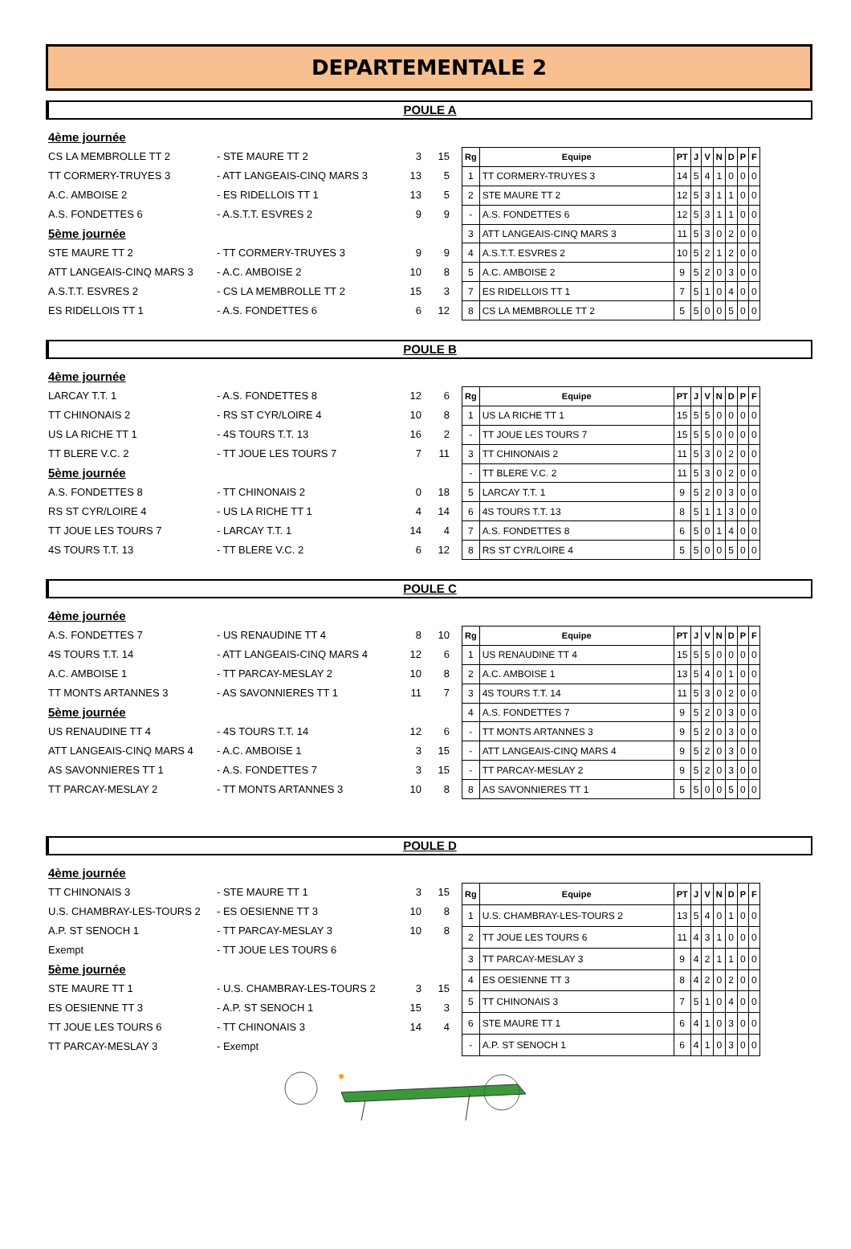DEPARTEMENTALE 2
POULE A
4ème journée
CS LA MEMBROLLE TT 2 - STE MAURE TT 2 3 15
TT CORMERY-TRUYES 3 - ATT LANGEAIS-CINQ MARS 3 13 5
A.C. AMBOISE 2 - ES RIDELLOIS TT 1 13 5
A.S. FONDETTES 6 - A.S.T.T. ESVRES 2 9 9
5ème journée
STE MAURE TT 2 - TT CORMERY-TRUYES 3 9 9
ATT LANGEAIS-CINQ MARS 3 - A.C. AMBOISE 2 10 8
A.S.T.T. ESVRES 2 - CS LA MEMBROLLE TT 2 15 3
ES RIDELLOIS TT 1 - A.S. FONDETTES 6 6 12
| Rg | Equipe | PT | J | V | N | D | P | F |
| --- | --- | --- | --- | --- | --- | --- | --- | --- |
| 1 | TT CORMERY-TRUYES 3 | 14 | 5 | 4 | 1 | 0 | 0 | 0 |
| 2 | STE MAURE TT 2 | 12 | 5 | 3 | 1 | 1 | 0 | 0 |
| - | A.S. FONDETTES 6 | 12 | 5 | 3 | 1 | 1 | 0 | 0 |
| 3 | ATT LANGEAIS-CINQ MARS 3 | 11 | 5 | 3 | 0 | 2 | 0 | 0 |
| 4 | A.S.T.T. ESVRES 2 | 10 | 5 | 2 | 1 | 2 | 0 | 0 |
| 5 | A.C. AMBOISE 2 | 9 | 5 | 2 | 0 | 3 | 0 | 0 |
| 7 | ES RIDELLOIS TT 1 | 7 | 5 | 1 | 0 | 4 | 0 | 0 |
| 8 | CS LA MEMBROLLE TT 2 | 5 | 5 | 0 | 0 | 5 | 0 | 0 |
POULE B
4ème journée
LARCAY T.T. 1 - A.S. FONDETTES 8 12 6
TT CHINONAIS 2 - RS ST CYR/LOIRE 4 10 8
US LA RICHE TT 1 - 4S TOURS T.T. 13 16 2
TT BLERE V.C. 2 - TT JOUE LES TOURS 7 7 11
5ème journée
A.S. FONDETTES 8 - TT CHINONAIS 2 0 18
RS ST CYR/LOIRE 4 - US LA RICHE TT 1 4 14
TT JOUE LES TOURS 7 - LARCAY T.T. 1 14 4
4S TOURS T.T. 13 - TT BLERE V.C. 2 6 12
| Rg | Equipe | PT | J | V | N | D | P | F |
| --- | --- | --- | --- | --- | --- | --- | --- | --- |
| 1 | US LA RICHE TT 1 | 15 | 5 | 5 | 0 | 0 | 0 | 0 |
| - | TT JOUE LES TOURS 7 | 15 | 5 | 5 | 0 | 0 | 0 | 0 |
| 3 | TT CHINONAIS 2 | 11 | 5 | 3 | 0 | 2 | 0 | 0 |
| - | TT BLERE V.C. 2 | 11 | 5 | 3 | 0 | 2 | 0 | 0 |
| 5 | LARCAY T.T. 1 | 9 | 5 | 2 | 0 | 3 | 0 | 0 |
| 6 | 4S TOURS T.T. 13 | 8 | 5 | 1 | 1 | 3 | 0 | 0 |
| 7 | A.S. FONDETTES 8 | 6 | 5 | 0 | 1 | 4 | 0 | 0 |
| 8 | RS ST CYR/LOIRE 4 | 5 | 5 | 0 | 0 | 5 | 0 | 0 |
POULE C
4ème journée
A.S. FONDETTES 7 - US RENAUDINE TT 4 8 10
4S TOURS T.T. 14 - ATT LANGEAIS-CINQ MARS 4 12 6
A.C. AMBOISE 1 - TT PARCAY-MESLAY 2 10 8
TT MONTS ARTANNES 3 - AS SAVONNIERES TT 1 11 7
5ème journée
US RENAUDINE TT 4 - 4S TOURS T.T. 14 12 6
ATT LANGEAIS-CINQ MARS 4 - A.C. AMBOISE 1 3 15
AS SAVONNIERES TT 1 - A.S. FONDETTES 7 3 15
TT PARCAY-MESLAY 2 - TT MONTS ARTANNES 3 10 8
| Rg | Equipe | PT | J | V | N | D | P | F |
| --- | --- | --- | --- | --- | --- | --- | --- | --- |
| 1 | US RENAUDINE TT 4 | 15 | 5 | 5 | 0 | 0 | 0 | 0 |
| 2 | A.C. AMBOISE 1 | 13 | 5 | 4 | 0 | 1 | 0 | 0 |
| 3 | 4S TOURS T.T. 14 | 11 | 5 | 3 | 0 | 2 | 0 | 0 |
| 4 | A.S. FONDETTES 7 | 9 | 5 | 2 | 0 | 3 | 0 | 0 |
| - | TT MONTS ARTANNES 3 | 9 | 5 | 2 | 0 | 3 | 0 | 0 |
| - | ATT LANGEAIS-CINQ MARS 4 | 9 | 5 | 2 | 0 | 3 | 0 | 0 |
| - | TT PARCAY-MESLAY 2 | 9 | 5 | 2 | 0 | 3 | 0 | 0 |
| 8 | AS SAVONNIERES TT 1 | 5 | 5 | 0 | 0 | 5 | 0 | 0 |
POULE D
4ème journée
TT CHINONAIS 3 - STE MAURE TT 1 3 15
U.S. CHAMBRAY-LES-TOURS 2 - ES OESIENNE TT 3 10 8
A.P. ST SENOCH 1 - TT PARCAY-MESLAY 3 10 8
Exempt - TT JOUE LES TOURS 6
5ème journée
STE MAURE TT 1 - U.S. CHAMBRAY-LES-TOURS 2 3 15
ES OESIENNE TT 3 - A.P. ST SENOCH 1 15 3
TT JOUE LES TOURS 6 - TT CHINONAIS 3 14 4
TT PARCAY-MESLAY 3 - Exempt
| Rg | Equipe | PT | J | V | N | D | P | F |
| --- | --- | --- | --- | --- | --- | --- | --- | --- |
| 1 | U.S. CHAMBRAY-LES-TOURS 2 | 13 | 5 | 4 | 0 | 1 | 0 | 0 |
| 2 | TT JOUE LES TOURS 6 | 11 | 4 | 3 | 1 | 0 | 0 | 0 |
| 3 | TT PARCAY-MESLAY 3 | 9 | 4 | 2 | 1 | 1 | 0 | 0 |
| 4 | ES OESIENNE TT 3 | 8 | 4 | 2 | 0 | 2 | 0 | 0 |
| 5 | TT CHINONAIS 3 | 7 | 5 | 1 | 0 | 4 | 0 | 0 |
| 6 | STE MAURE TT 1 | 6 | 4 | 1 | 0 | 3 | 0 | 0 |
| - | A.P. ST SENOCH 1 | 6 | 4 | 1 | 0 | 3 | 0 | 0 |